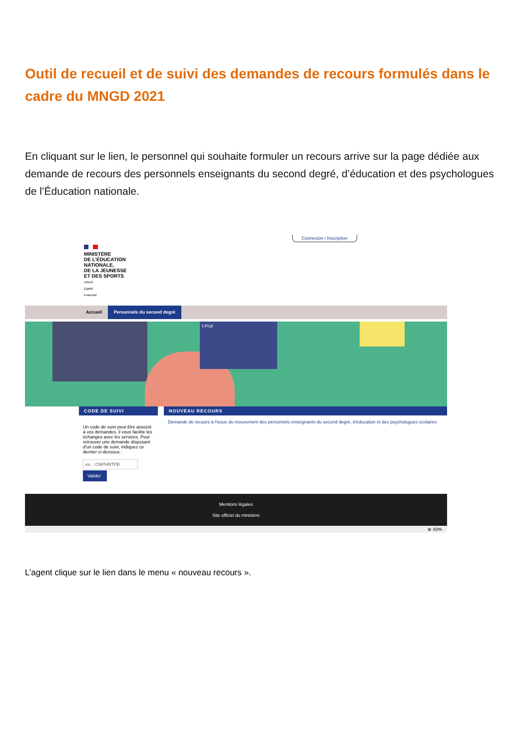Outil de recueil et de suivi des demandes de recours formulés dans le cadre du MNGD 2021
En cliquant sur le lien, le personnel qui souhaite formuler un recours arrive sur la page dédiée aux demande de recours des personnels enseignants du second degré, d’éducation et des psychologues de l’Éducation nationale.
Connexion / Inscription
MINISTÈRE
DE L’ÉDUCATION
NATIONALE,
DE LA JEUNESSE
ET DES SPORTS
Liberté
Égalité
Fraternité
Accueil Personnels du second degré
I-Prof
CODE DE SUIVI
Un code de suivi peut être associé à vos demandes, il vous facilite les échanges avec les services. Pour retrouver une demande disposant d'un code de suivi, indiquez ce dernier ci-dessous :
ex. : CNPHNTFB
Valider
NOUVEAU RECOURS
Demande de recours à l'issue du mouvement des personnels enseignants du second degré, d'éducation et des psychologues scolaires
Mentions légales
Site officiel du ministère
⊕ 60%
L’agent clique sur le lien dans le menu « nouveau recours ».